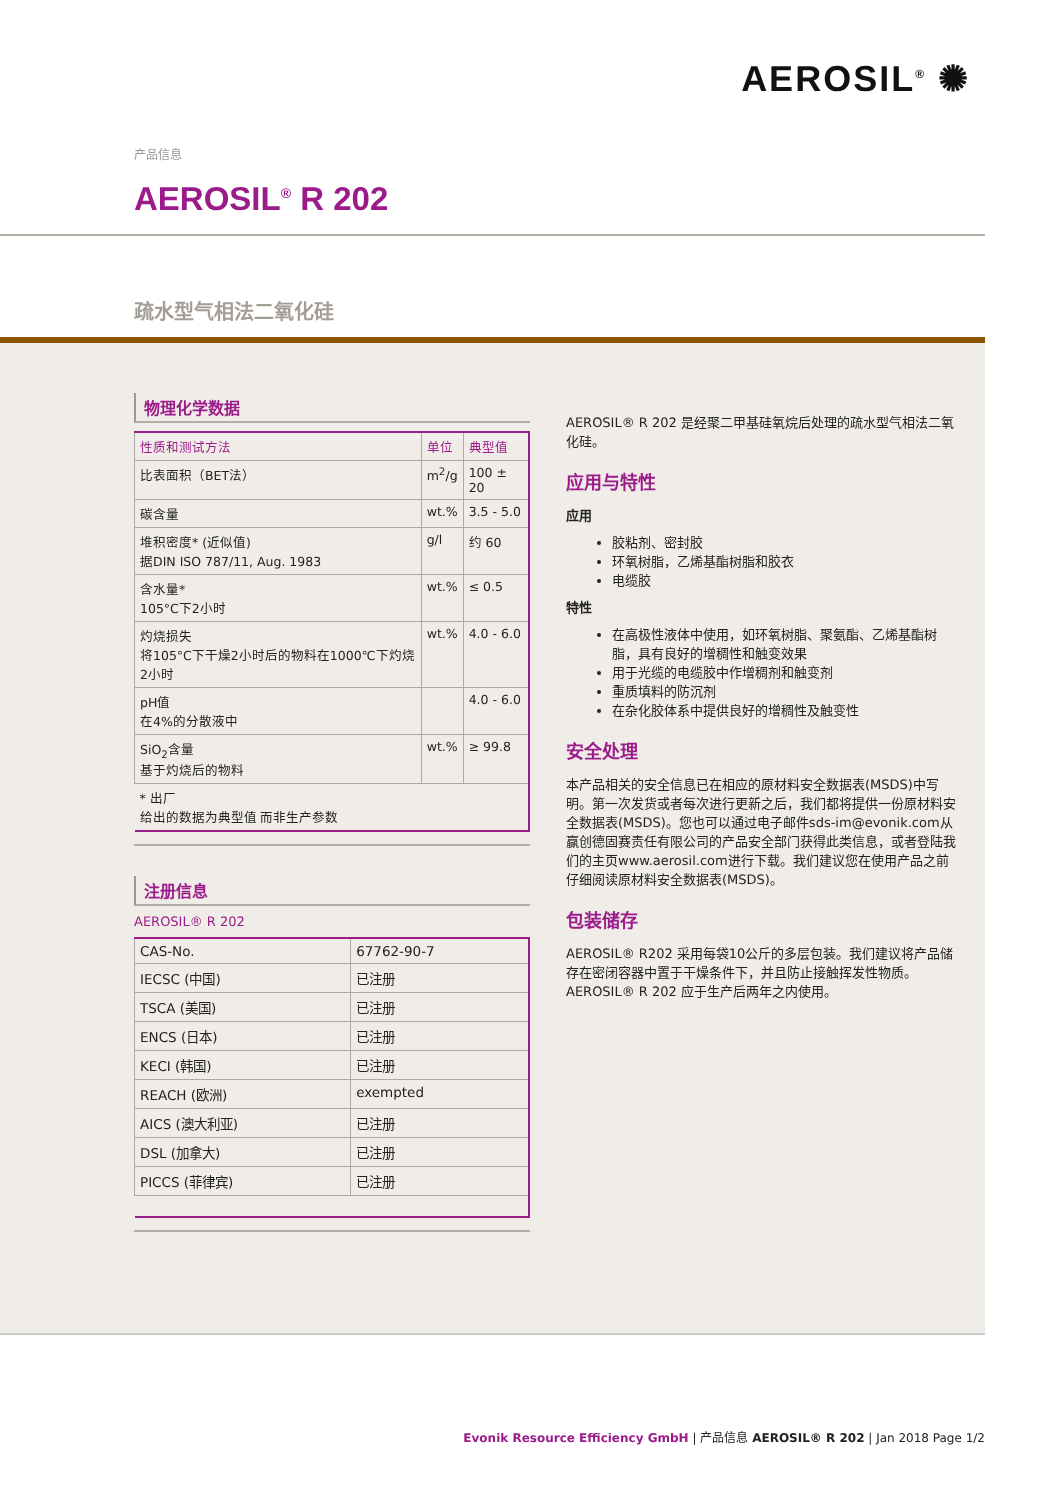AEROSIL<sup>®</sup> ✺
产品信息
AEROSIL<sup>®</sup> R 202
疏水型气相法二氧化硅
物理化学数据
| 性质和测试方法 | 单位 | 典型值 |
| --- | --- | --- |
| 比表面积（BET法） | m<sup>2</sup>/g | 100 ± 20 |
| 碳含量 | wt.% | 3.5 - 5.0 |
| 堆积密度* (近似值) 据DIN ISO 787/11, Aug. 1983 | g/l | 约 60 |
| 含水量* 105°C下2小时 | wt.% | ≤ 0.5 |
| 灼烧损失 将105°C下干燥2小时后的物料在1000℃下灼烧2小时 | wt.% | 4.0 - 6.0 |
| pH值 在4%的分散液中 | | 4.0 - 6.0 |
| SiO<sub>2</sub>含量 基于灼烧后的物料 | wt.% | ≥ 99.8 |
| * 出厂 给出的数据为典型值 而非生产参数 | | |
注册信息
AEROSIL® R 202
| CAS-No. | 67762-90-7 |
| IECSC (中国) | 已注册 |
| TSCA (美国) | 已注册 |
| ENCS (日本) | 已注册 |
| KECI (韩国) | 已注册 |
| REACH (欧洲) | exempted |
| AICS (澳大利亚) | 已注册 |
| DSL (加拿大) | 已注册 |
| PICCS (菲律宾) | 已注册 |
AEROSIL® R 202 是经聚二甲基硅氧烷后处理的疏水型气相法二氧化硅。
应用与特性
应用
胶粘剂、密封胶
环氧树脂，乙烯基酯树脂和胶衣
电缆胶
特性
在高极性液体中使用，如环氧树脂、聚氨酯、乙烯基酯树脂，具有良好的增稠性和触变效果
用于光缆的电缆胶中作增稠剂和触变剂
重质填料的防沉剂
在杂化胶体系中提供良好的增稠性及触变性
安全处理
本产品相关的安全信息已在相应的原材料安全数据表(MSDS)中写明。第一次发货或者每次进行更新之后，我们都将提供一份原材料安全数据表(MSDS)。您也可以通过电子邮件sds-im@evonik.com从赢创德固赛责任有限公司的产品安全部门获得此类信息，或者登陆我们的主页www.aerosil.com进行下载。我们建议您在使用产品之前仔细阅读原材料安全数据表(MSDS)。
包装储存
AEROSIL® R202 采用每袋10公斤的多层包装。我们建议将产品储存在密闭容器中置于干燥条件下，并且防止接触挥发性物质。AEROSIL® R 202 应于生产后两年之内使用。
Evonik Resource Efficiency GmbH | 产品信息 AEROSIL® R 202 | Jan 2018 Page 1/2